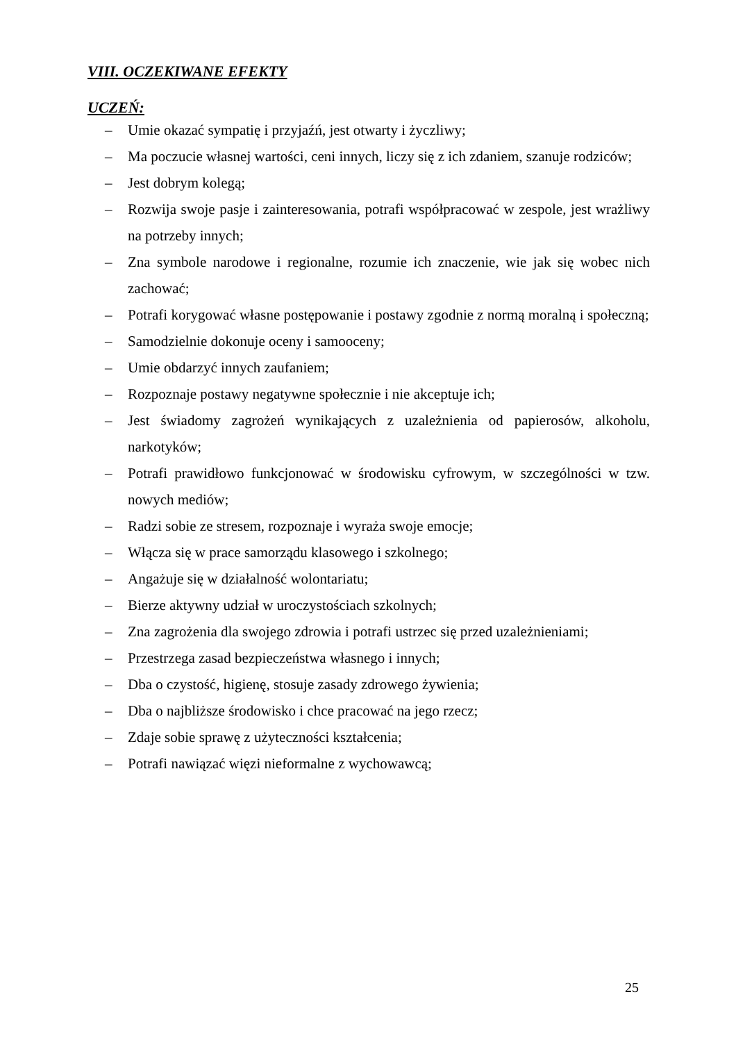VIII. OCZEKIWANE EFEKTY
UCZEŃ:
– Umie okazać sympatię i przyjaźń, jest otwarty i życzliwy;
– Ma poczucie własnej wartości, ceni innych, liczy się z ich zdaniem, szanuje rodziców;
– Jest dobrym kolegą;
– Rozwija swoje pasje i zainteresowania, potrafi współpracować w zespole, jest wrażliwy na potrzeby innych;
– Zna symbole narodowe i regionalne, rozumie ich znaczenie, wie jak się wobec nich zachować;
– Potrafi korygować własne postępowanie i postawy zgodnie z normą moralną i społeczną;
– Samodzielnie dokonuje oceny i samooceny;
– Umie obdarzyć innych zaufaniem;
– Rozpoznaje postawy negatywne społecznie i nie akceptuje ich;
– Jest świadomy zagrożeń wynikających z uzależnienia od papierosów, alkoholu, narkotyków;
– Potrafi prawidłowo funkcjonować w środowisku cyfrowym, w szczególności w tzw. nowych mediów;
– Radzi sobie ze stresem, rozpoznaje i wyraża swoje emocje;
– Włącza się w prace samorządu klasowego i szkolnego;
– Angażuje się w działalność wolontariatu;
– Bierze aktywny udział w uroczystościach szkolnych;
– Zna zagrożenia dla swojego zdrowia i potrafi ustrzec się przed uzależnieniami;
– Przestrzega zasad bezpieczeństwa własnego i innych;
– Dba o czystość, higienę, stosuje zasady zdrowego żywienia;
– Dba o najbliższe środowisko i chce pracować na jego rzecz;
– Zdaje sobie sprawę z użyteczności kształcenia;
– Potrafi nawiązać więzi nieformalne z wychowawcą;
25